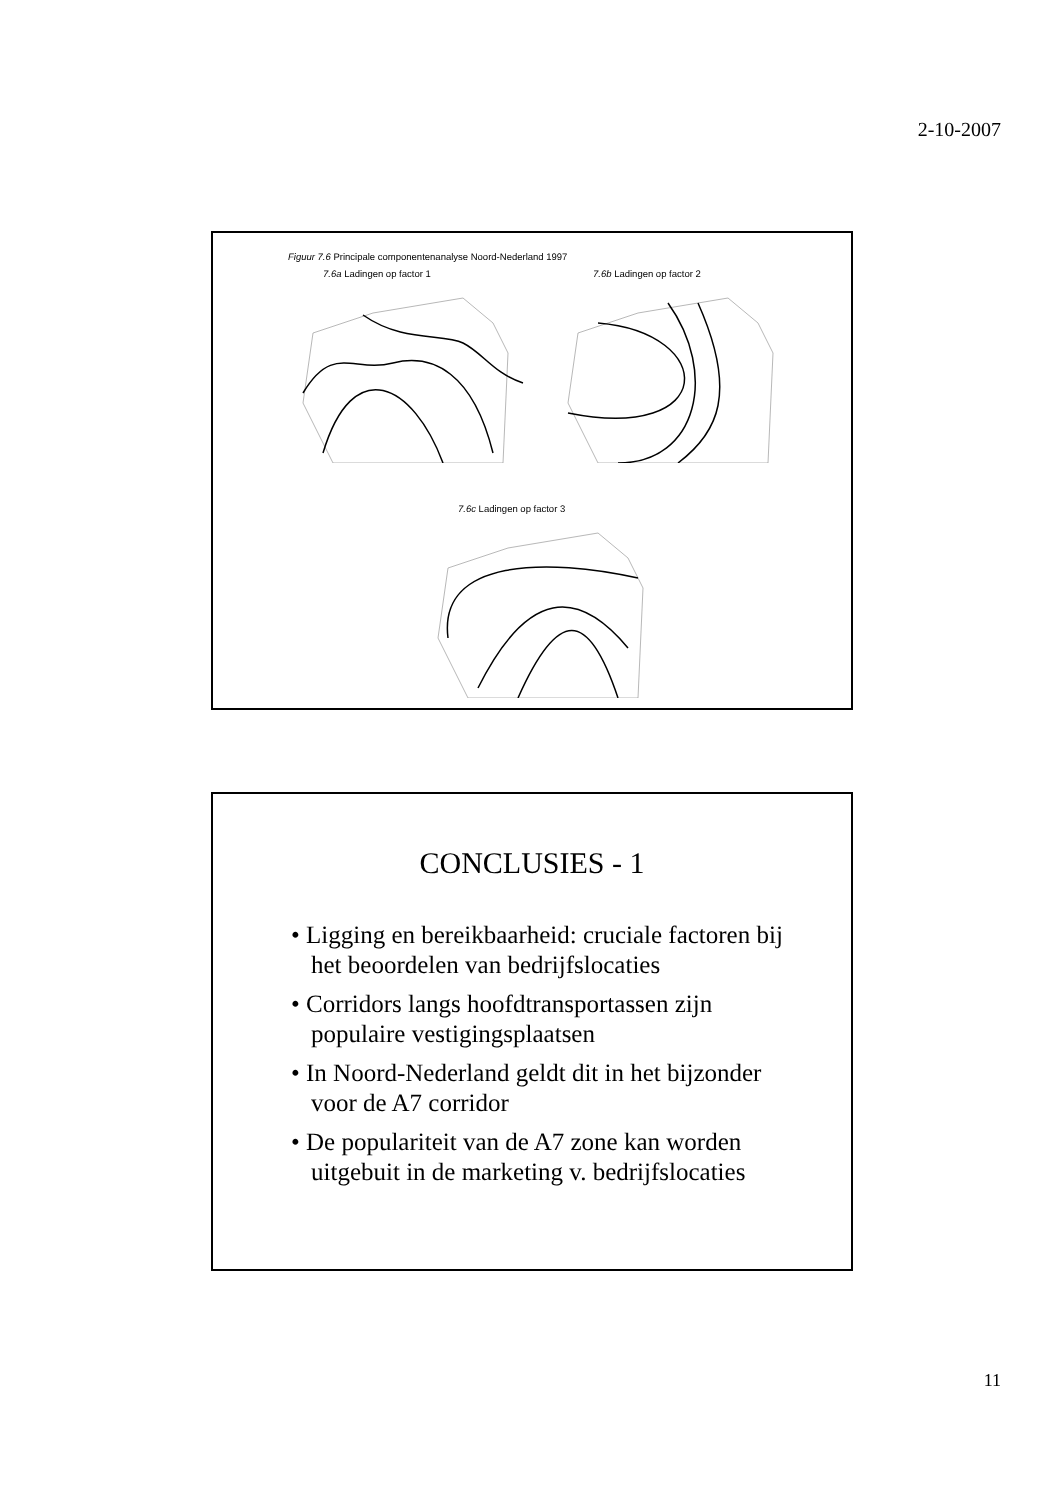2-10-2007
Figuur 7.6 Principale componentenanalyse Noord-Nederland 1997
7.6a Ladingen op factor 1 7.6b Ladingen op factor 2
7.6c Ladingen op factor 3
CONCLUSIES - 1
• Ligging en bereikbaarheid: cruciale factoren bij het beoordelen van bedrijfslocaties
• Corridors langs hoofdtransportassen zijn populaire vestigingsplaatsen
• In Noord-Nederland geldt dit in het bijzonder voor de A7 corridor
• De populariteit van de A7 zone kan worden uitgebuit in de marketing v. bedrijfslocaties
11